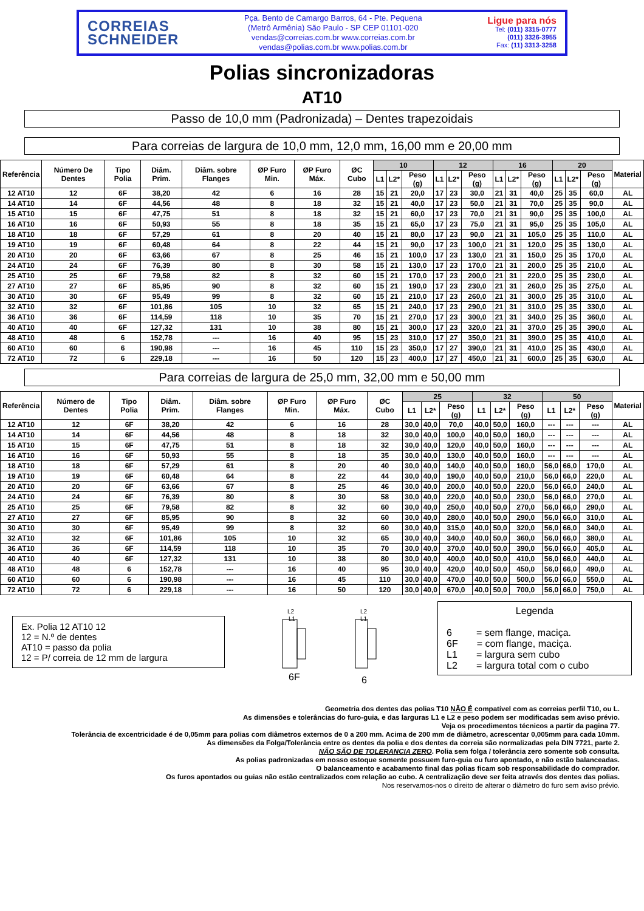CORREIAS
SCHNEIDER
Pça. Bento de Camargo Barros, 64 - Pte. Pequena
(Metrô Armênia) São Paulo - SP CEP 01101-020
vendas@correias.com.br www.correias.com.br
vendas@polias.com.br www.polias.com.br
Ligue para nós
Tel: (011) 3315-0777
(011) 3326-3955
Fax: (11) 3313-3258
Polias sincronizadoras
AT10
Passo de 10,0 mm (Padronizada) – Dentes trapezoidais
Para correias de largura de 10,0 mm, 12,0 mm, 16,00 mm e 20,00 mm
| Referência | Número De Dentes | Tipo Polia | Diâm. Prim. | Diâm. sobre Flanges | ØP Furo Min. | ØP Furo Máx. | ØC Cubo | 10 | | | 12 | | | 16 | | | 20 | | | Material |
| --- | --- | --- | --- | --- | --- | --- | --- | --- | --- | --- | --- | --- | --- | --- | --- | --- | --- | --- | --- | --- |
| | | | | | | | | L1 | L2* | Peso (g) | L1 | L2* | Peso (g) | L1 | L2* | Peso (g) | L1 | L2* | Peso (g) | |
| 12 AT10 | 12 | 6F | 38,20 | 42 | 6 | 16 | 28 | 15 | 21 | 20,0 | 17 | 23 | 30,0 | 21 | 31 | 40,0 | 25 | 35 | 60,0 | AL |
| 14 AT10 | 14 | 6F | 44,56 | 48 | 8 | 18 | 32 | 15 | 21 | 40,0 | 17 | 23 | 50,0 | 21 | 31 | 70,0 | 25 | 35 | 90,0 | AL |
| 15 AT10 | 15 | 6F | 47,75 | 51 | 8 | 18 | 32 | 15 | 21 | 60,0 | 17 | 23 | 70,0 | 21 | 31 | 90,0 | 25 | 35 | 100,0 | AL |
| 16 AT10 | 16 | 6F | 50,93 | 55 | 8 | 18 | 35 | 15 | 21 | 65,0 | 17 | 23 | 75,0 | 21 | 31 | 95,0 | 25 | 35 | 105,0 | AL |
| 18 AT10 | 18 | 6F | 57,29 | 61 | 8 | 20 | 40 | 15 | 21 | 80,0 | 17 | 23 | 90,0 | 21 | 31 | 105,0 | 25 | 35 | 110,0 | AL |
| 19 AT10 | 19 | 6F | 60,48 | 64 | 8 | 22 | 44 | 15 | 21 | 90,0 | 17 | 23 | 100,0 | 21 | 31 | 120,0 | 25 | 35 | 130,0 | AL |
| 20 AT10 | 20 | 6F | 63,66 | 67 | 8 | 25 | 46 | 15 | 21 | 100,0 | 17 | 23 | 130,0 | 21 | 31 | 150,0 | 25 | 35 | 170,0 | AL |
| 24 AT10 | 24 | 6F | 76,39 | 80 | 8 | 30 | 58 | 15 | 21 | 130,0 | 17 | 23 | 170,0 | 21 | 31 | 200,0 | 25 | 35 | 210,0 | AL |
| 25 AT10 | 25 | 6F | 79,58 | 82 | 8 | 32 | 60 | 15 | 21 | 170,0 | 17 | 23 | 200,0 | 21 | 31 | 220,0 | 25 | 35 | 230,0 | AL |
| 27 AT10 | 27 | 6F | 85,95 | 90 | 8 | 32 | 60 | 15 | 21 | 190,0 | 17 | 23 | 230,0 | 21 | 31 | 260,0 | 25 | 35 | 275,0 | AL |
| 30 AT10 | 30 | 6F | 95,49 | 99 | 8 | 32 | 60 | 15 | 21 | 210,0 | 17 | 23 | 260,0 | 21 | 31 | 300,0 | 25 | 35 | 310,0 | AL |
| 32 AT10 | 32 | 6F | 101,86 | 105 | 10 | 32 | 65 | 15 | 21 | 240,0 | 17 | 23 | 290,0 | 21 | 31 | 310,0 | 25 | 35 | 330,0 | AL |
| 36 AT10 | 36 | 6F | 114,59 | 118 | 10 | 35 | 70 | 15 | 21 | 270,0 | 17 | 23 | 300,0 | 21 | 31 | 340,0 | 25 | 35 | 360,0 | AL |
| 40 AT10 | 40 | 6F | 127,32 | 131 | 10 | 38 | 80 | 15 | 21 | 300,0 | 17 | 23 | 320,0 | 21 | 31 | 370,0 | 25 | 35 | 390,0 | AL |
| 48 AT10 | 48 | 6 | 152,78 | --- | 16 | 40 | 95 | 15 | 23 | 310,0 | 17 | 27 | 350,0 | 21 | 31 | 390,0 | 25 | 35 | 410,0 | AL |
| 60 AT10 | 60 | 6 | 190,98 | --- | 16 | 45 | 110 | 15 | 23 | 350,0 | 17 | 27 | 390,0 | 21 | 31 | 410,0 | 25 | 35 | 430,0 | AL |
| 72 AT10 | 72 | 6 | 229,18 | --- | 16 | 50 | 120 | 15 | 23 | 400,0 | 17 | 27 | 450,0 | 21 | 31 | 600,0 | 25 | 35 | 630,0 | AL |
Para correias de largura de 25,0 mm, 32,00 mm e 50,00 mm
| Referência | Número de Dentes | Tipo Polia | Diâm. Prim. | Diâm. sobre Flanges | ØP Furo Min. | ØP Furo Máx. | ØC Cubo | 25 | | | 32 | | | 50 | | | Material |
| --- | --- | --- | --- | --- | --- | --- | --- | --- | --- | --- | --- | --- | --- | --- | --- | --- | --- |
| | | | | | | | | L1 | L2* | Peso (g) | L1 | L2* | Peso (g) | L1 | L2* | Peso (g) | |
| 12 AT10 | 12 | 6F | 38,20 | 42 | 6 | 16 | 28 | 30,0 | 40,0 | 70,0 | 40,0 | 50,0 | 160,0 | --- | --- | --- | AL |
| 14 AT10 | 14 | 6F | 44,56 | 48 | 8 | 18 | 32 | 30,0 | 40,0 | 100,0 | 40,0 | 50,0 | 160,0 | --- | --- | --- | AL |
| 15 AT10 | 15 | 6F | 47,75 | 51 | 8 | 18 | 32 | 30,0 | 40,0 | 120,0 | 40,0 | 50,0 | 160,0 | --- | --- | --- | AL |
| 16 AT10 | 16 | 6F | 50,93 | 55 | 8 | 18 | 35 | 30,0 | 40,0 | 130,0 | 40,0 | 50,0 | 160,0 | --- | --- | --- | AL |
| 18 AT10 | 18 | 6F | 57,29 | 61 | 8 | 20 | 40 | 30,0 | 40,0 | 140,0 | 40,0 | 50,0 | 160,0 | 56,0 | 66,0 | 170,0 | AL |
| 19 AT10 | 19 | 6F | 60,48 | 64 | 8 | 22 | 44 | 30,0 | 40,0 | 190,0 | 40,0 | 50,0 | 210,0 | 56,0 | 66,0 | 220,0 | AL |
| 20 AT10 | 20 | 6F | 63,66 | 67 | 8 | 25 | 46 | 30,0 | 40,0 | 200,0 | 40,0 | 50,0 | 220,0 | 56,0 | 66,0 | 240,0 | AL |
| 24 AT10 | 24 | 6F | 76,39 | 80 | 8 | 30 | 58 | 30,0 | 40,0 | 220,0 | 40,0 | 50,0 | 230,0 | 56,0 | 66,0 | 270,0 | AL |
| 25 AT10 | 25 | 6F | 79,58 | 82 | 8 | 32 | 60 | 30,0 | 40,0 | 250,0 | 40,0 | 50,0 | 270,0 | 56,0 | 66,0 | 290,0 | AL |
| 27 AT10 | 27 | 6F | 85,95 | 90 | 8 | 32 | 60 | 30,0 | 40,0 | 280,0 | 40,0 | 50,0 | 290,0 | 56,0 | 66,0 | 310,0 | AL |
| 30 AT10 | 30 | 6F | 95,49 | 99 | 8 | 32 | 60 | 30,0 | 40,0 | 315,0 | 40,0 | 50,0 | 320,0 | 56,0 | 66,0 | 340,0 | AL |
| 32 AT10 | 32 | 6F | 101,86 | 105 | 10 | 32 | 65 | 30,0 | 40,0 | 340,0 | 40,0 | 50,0 | 360,0 | 56,0 | 66,0 | 380,0 | AL |
| 36 AT10 | 36 | 6F | 114,59 | 118 | 10 | 35 | 70 | 30,0 | 40,0 | 370,0 | 40,0 | 50,0 | 390,0 | 56,0 | 66,0 | 405,0 | AL |
| 40 AT10 | 40 | 6F | 127,32 | 131 | 10 | 38 | 80 | 30,0 | 40,0 | 400,0 | 40,0 | 50,0 | 410,0 | 56,0 | 66,0 | 440,0 | AL |
| 48 AT10 | 48 | 6 | 152,78 | --- | 16 | 40 | 95 | 30,0 | 40,0 | 420,0 | 40,0 | 50,0 | 450,0 | 56,0 | 66,0 | 490,0 | AL |
| 60 AT10 | 60 | 6 | 190,98 | --- | 16 | 45 | 110 | 30,0 | 40,0 | 470,0 | 40,0 | 50,0 | 500,0 | 56,0 | 66,0 | 550,0 | AL |
| 72 AT10 | 72 | 6 | 229,18 | --- | 16 | 50 | 120 | 30,0 | 40,0 | 670,0 | 40,0 | 50,0 | 700,0 | 56,0 | 66,0 | 750,0 | AL |
Ex. Polia 12 AT10 12
12 = N.º de dentes
AT10 = passo da polia
12 = P/ correia de 12 mm de largura
L2
L1
6F
L2
L1
6
Legenda
6 = sem flange, maciça.
6F = com flange, maciça.
L1 = largura sem cubo
L2 = largura total com o cubo
Geometria dos dentes das polias T10 NÃO É compatível com as correias perfil T10, ou L.
As dimensões e tolerâncias do furo-guia, e das larguras L1 e L2 e peso podem ser modificadas sem aviso prévio.
Veja os procedimentos técnicos a partir da pagina 77.
Tolerância de excentricidade é de 0,05mm para polias com diâmetros externos de 0 a 200 mm. Acima de 200 mm de diâmetro, acrescentar 0,005mm para cada 10mm.
As dimensões da Folga/Tolerância entre os dentes da polia e dos dentes da correia são normalizadas pela DIN 7721, parte 2.
NÃO SÃO DE TOLERANCIA ZERO. Polia sem folga / tolerância zero somente sob consulta.
As polias padronizadas em nosso estoque somente possuem furo-guia ou furo apontado, e não estão balanceadas.
O balanceamento e acabamento final das polias ficam sob responsabilidade do comprador.
Os furos apontados ou guias não estão centralizados com relação ao cubo. A centralização deve ser feita através dos dentes das polias.
Nos reservamos-nos o direito de alterar o diâmetro do furo sem aviso prévio.